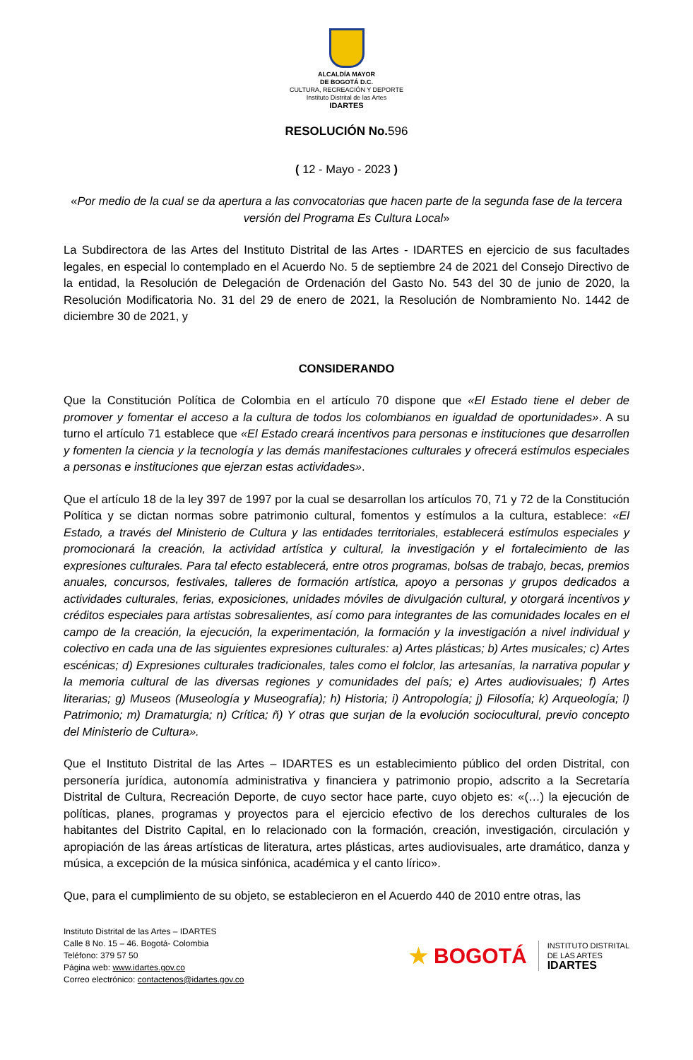ALCALDÍA MAYOR
DE BOGOTÁ D.C.
CULTURA, RECREACIÓN Y DEPORTE
Instituto Distrital de las Artes
IDARTES
RESOLUCIÓN No. 596
( 12 - Mayo - 2023 )
«Por medio de la cual se da apertura a las convocatorias que hacen parte de la segunda fase de la tercera versión del Programa Es Cultura Local»
La Subdirectora de las Artes del Instituto Distrital de las Artes - IDARTES en ejercicio de sus facultades legales, en especial lo contemplado en el Acuerdo No. 5 de septiembre 24 de 2021 del Consejo Directivo de la entidad, la Resolución de Delegación de Ordenación del Gasto No. 543 del 30 de junio de 2020, la Resolución Modificatoria No. 31 del 29 de enero de 2021, la Resolución de Nombramiento No. 1442 de diciembre 30 de 2021, y
CONSIDERANDO
Que la Constitución Política de Colombia en el artículo 70 dispone que «El Estado tiene el deber de promover y fomentar el acceso a la cultura de todos los colombianos en igualdad de oportunidades». A su turno el artículo 71 establece que «El Estado creará incentivos para personas e instituciones que desarrollen y fomenten la ciencia y la tecnología y las demás manifestaciones culturales y ofrecerá estímulos especiales a personas e instituciones que ejerzan estas actividades».
Que el artículo 18 de la ley 397 de 1997 por la cual se desarrollan los artículos 70, 71 y 72 de la Constitución Política y se dictan normas sobre patrimonio cultural, fomentos y estímulos a la cultura, establece: «El Estado, a través del Ministerio de Cultura y las entidades territoriales, establecerá estímulos especiales y promocionará la creación, la actividad artística y cultural, la investigación y el fortalecimiento de las expresiones culturales. Para tal efecto establecerá, entre otros programas, bolsas de trabajo, becas, premios anuales, concursos, festivales, talleres de formación artística, apoyo a personas y grupos dedicados a actividades culturales, ferias, exposiciones, unidades móviles de divulgación cultural, y otorgará incentivos y créditos especiales para artistas sobresalientes, así como para integrantes de las comunidades locales en el campo de la creación, la ejecución, la experimentación, la formación y la investigación a nivel individual y colectivo en cada una de las siguientes expresiones culturales: a) Artes plásticas; b) Artes musicales; c) Artes escénicas; d) Expresiones culturales tradicionales, tales como el folclor, las artesanías, la narrativa popular y la memoria cultural de las diversas regiones y comunidades del país; e) Artes audiovisuales; f) Artes literarias; g) Museos (Museología y Museografía); h) Historia; i) Antropología; j) Filosofía; k) Arqueología; l) Patrimonio; m) Dramaturgia; n) Crítica; ñ) Y otras que surjan de la evolución sociocultural, previo concepto del Ministerio de Cultura».
Que el Instituto Distrital de las Artes – IDARTES es un establecimiento público del orden Distrital, con personería jurídica, autonomía administrativa y financiera y patrimonio propio, adscrito a la Secretaría Distrital de Cultura, Recreación Deporte, de cuyo sector hace parte, cuyo objeto es: «(…) la ejecución de políticas, planes, programas y proyectos para el ejercicio efectivo de los derechos culturales de los habitantes del Distrito Capital, en lo relacionado con la formación, creación, investigación, circulación y apropiación de las áreas artísticas de literatura, artes plásticas, artes audiovisuales, arte dramático, danza y música, a excepción de la música sinfónica, académica y el canto lírico».
Que, para el cumplimiento de su objeto, se establecieron en el Acuerdo 440 de 2010 entre otras, las
Instituto Distrital de las Artes – IDARTES
Calle 8 No. 15 – 46. Bogotá- Colombia
Teléfono: 379 57 50
Página web: www.idartes.gov.co
Correo electrónico: contactenos@idartes.gov.co
★ BOGOTÁ
INSTITUTO DISTRITAL
DE LAS ARTES
IDARTES